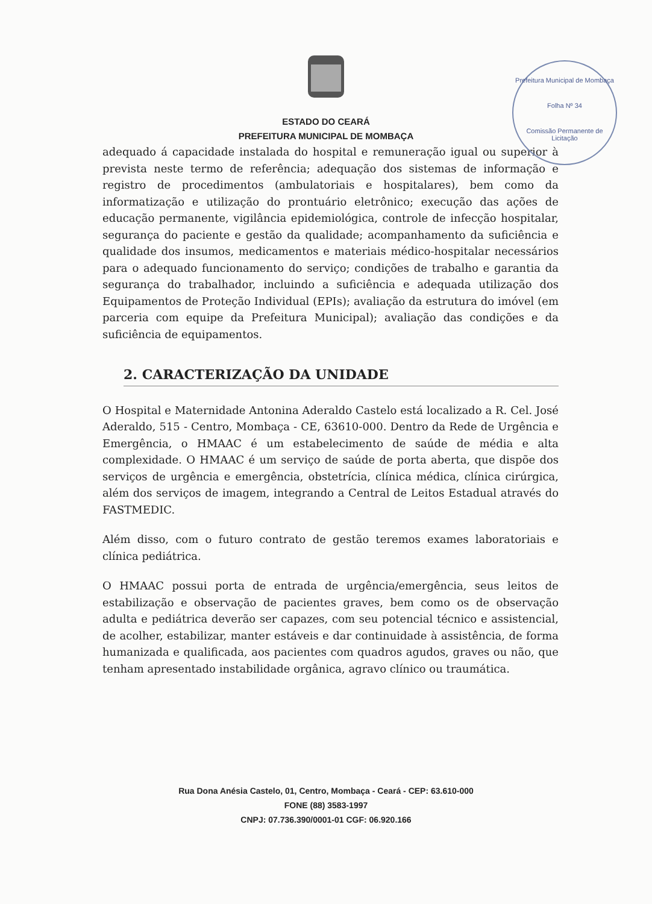ESTADO DO CEARÁ
PREFEITURA MUNICIPAL DE MOMBAÇA
Prefeitura Municipal de Mombaça
Folha Nº 34
Comissão Permanente de Licitação
adequado á capacidade instalada do hospital e remuneração igual ou superior à prevista neste termo de referência; adequação dos sistemas de informação e registro de procedimentos (ambulatoriais e hospitalares), bem como da informatização e utilização do prontuário eletrônico; execução das ações de educação permanente, vigilância epidemiológica, controle de infecção hospitalar, segurança do paciente e gestão da qualidade; acompanhamento da suficiência e qualidade dos insumos, medicamentos e materiais médico-hospitalar necessários para o adequado funcionamento do serviço; condições de trabalho e garantia da segurança do trabalhador, incluindo a suficiência e adequada utilização dos Equipamentos de Proteção Individual (EPIs); avaliação da estrutura do imóvel (em parceria com equipe da Prefeitura Municipal); avaliação das condições e da suficiência de equipamentos.
2. CARACTERIZAÇÃO DA UNIDADE
O Hospital e Maternidade Antonina Aderaldo Castelo está localizado a R. Cel. José Aderaldo, 515 - Centro, Mombaça - CE, 63610-000. Dentro da Rede de Urgência e Emergência, o HMAAC é um estabelecimento de saúde de média e alta complexidade. O HMAAC é um serviço de saúde de porta aberta, que dispõe dos serviços de urgência e emergência, obstetrícia, clínica médica, clínica cirúrgica, além dos serviços de imagem, integrando a Central de Leitos Estadual através do FASTMEDIC.
Além disso, com o futuro contrato de gestão teremos exames laboratoriais e clínica pediátrica.
O HMAAC possui porta de entrada de urgência/emergência, seus leitos de estabilização e observação de pacientes graves, bem como os de observação adulta e pediátrica deverão ser capazes, com seu potencial técnico e assistencial, de acolher, estabilizar, manter estáveis e dar continuidade à assistência, de forma humanizada e qualificada, aos pacientes com quadros agudos, graves ou não, que tenham apresentado instabilidade orgânica, agravo clínico ou traumática.
Rua Dona Anésia Castelo, 01, Centro, Mombaça - Ceará - CEP: 63.610-000
FONE (88) 3583-1997
CNPJ: 07.736.390/0001-01 CGF: 06.920.166